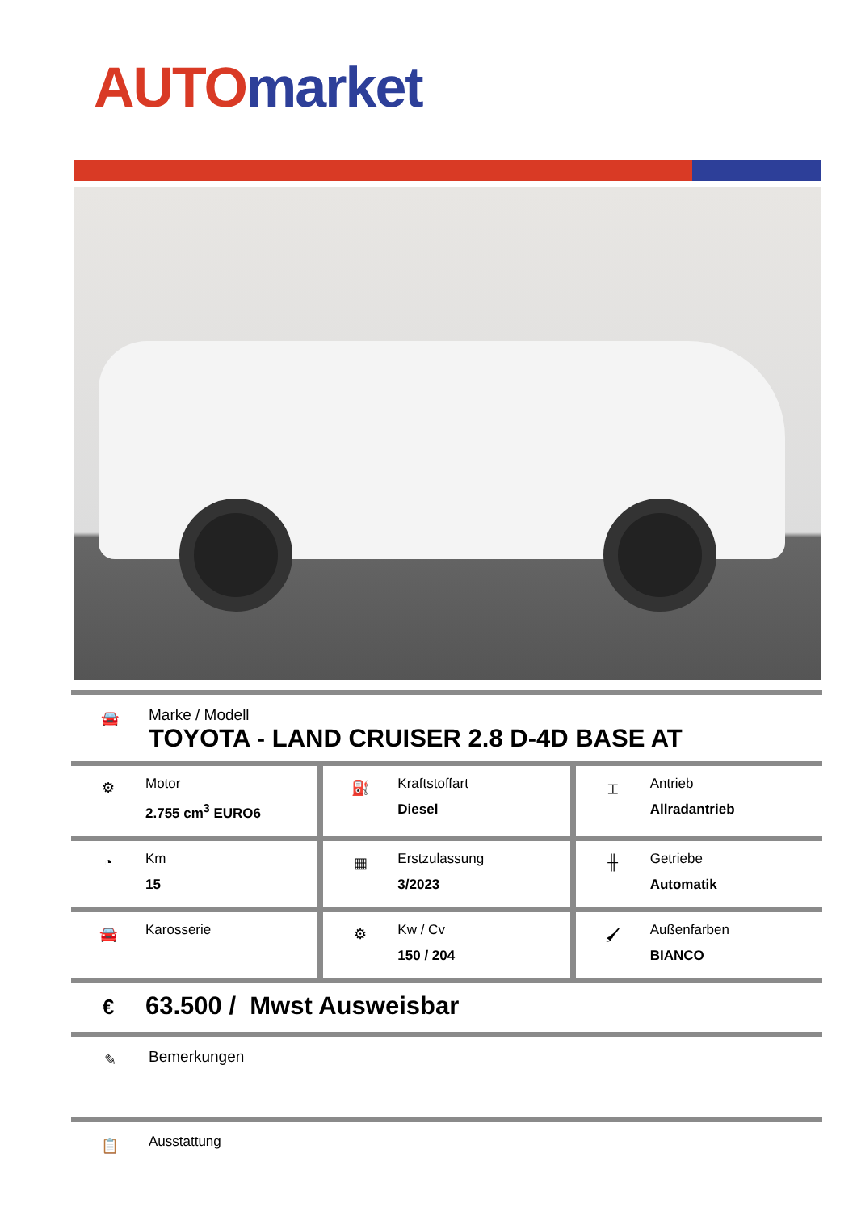AUTO market
🚘
Marke / Modell
TOYOTA - LAND CRUISER 2.8 D-4D BASE AT
⚙
Motor
2.755 cm<sup>3</sup> EURO6
⛽
Kraftstoffart
Diesel
⌶
Antrieb
Allradantrieb
◔
Km
15
▦
Erstzulassung
3/2023
╫
Getriebe
Automatik
🚘
Karosserie
⚙
Kw / Cv
150 / 204
🖌
Außenfarben
BIANCO
€
63.500 / Mwst Ausweisbar
✎
Bemerkungen
📋
Ausstattung